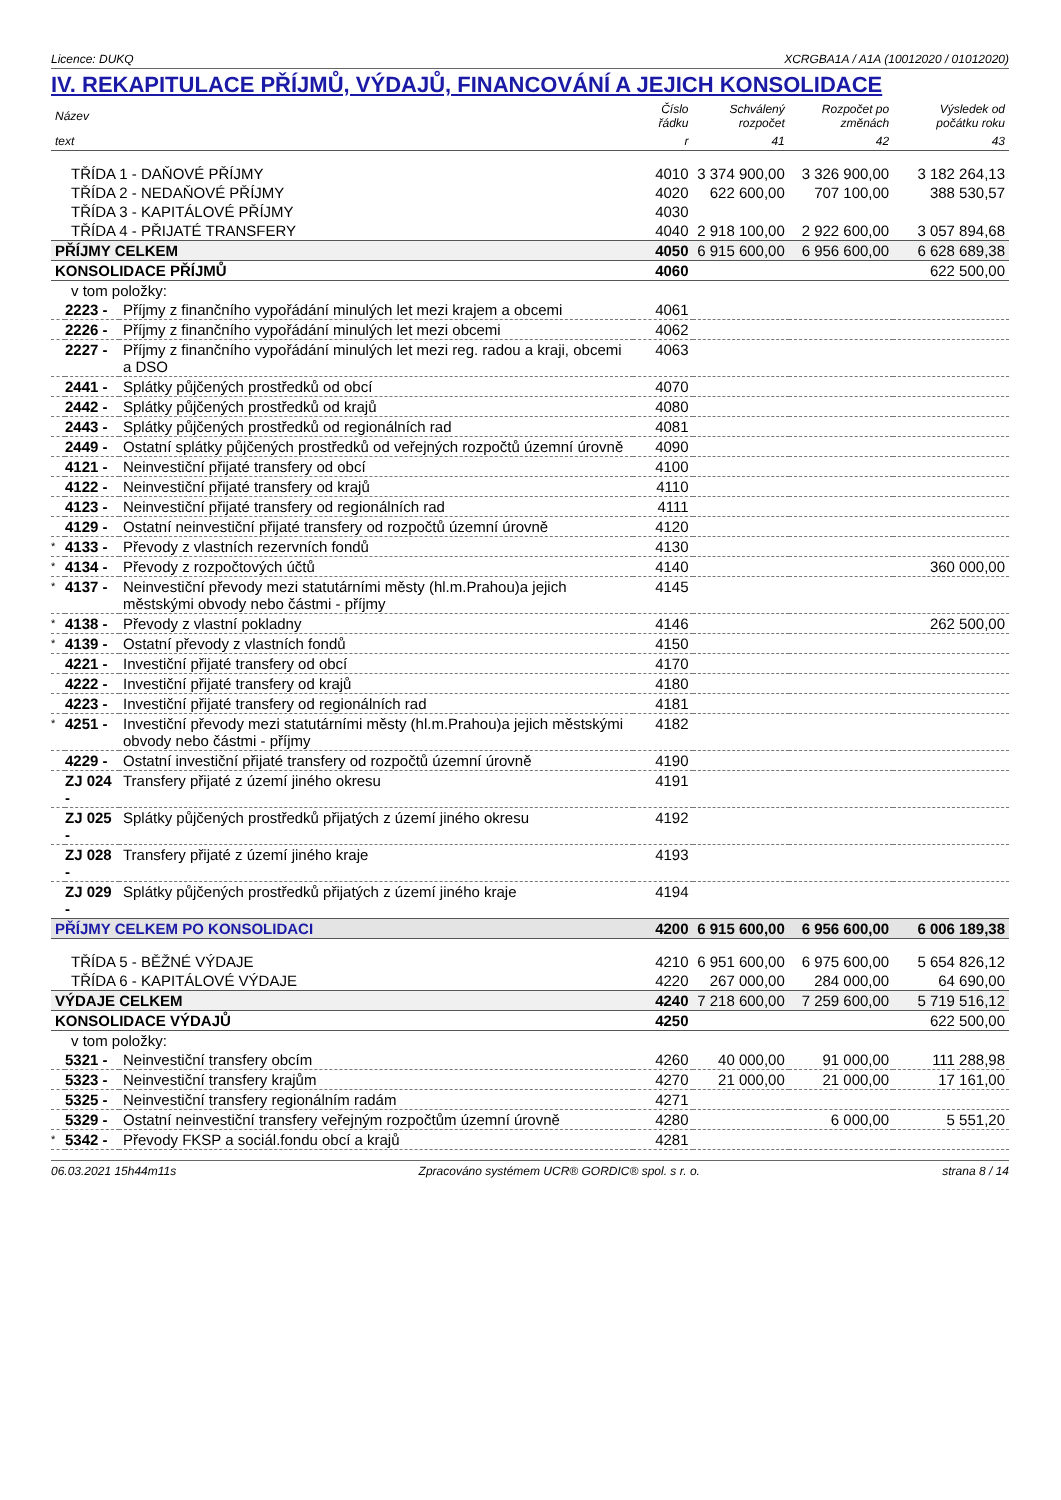Licence: DUKQ XCRGBA1A / A1A (10012020 / 01012020)
IV. REKAPITULACE PŘÍJMŮ, VÝDAJŮ, FINANCOVÁNÍ A JEJICH KONSOLIDACE
| Název | | | Číslo řádku | Schválený rozpočet | Rozpočet po změnách | Výsledek od počátku roku |
| --- | --- | --- | --- | --- | --- | --- |
| text | | | r | 41 | 42 | 43 |
| TŘÍDA 1 - DAŇOVÉ PŘÍJMY | | | 4010 | 3 374 900,00 | 3 326 900,00 | 3 182 264,13 |
| TŘÍDA 2 - NEDAŇOVÉ PŘÍJMY | | | 4020 | 622 600,00 | 707 100,00 | 388 530,57 |
| TŘÍDA 3 - KAPITÁLOVÉ PŘÍJMY | | | 4030 | | | |
| TŘÍDA 4 - PŘIJATÉ TRANSFERY | | | 4040 | 2 918 100,00 | 2 922 600,00 | 3 057 894,68 |
| PŘÍJMY CELKEM | | | 4050 | 6 915 600,00 | 6 956 600,00 | 6 628 689,38 |
| KONSOLIDACE PŘÍJMŮ | | | 4060 | | | 622 500,00 |
| v tom položky: | | | | | | |
| | 2223 - | Příjmy z finančního vypořádání minulých let mezi krajem a obcemi | 4061 | | | |
| | 2226 - | Příjmy z finančního vypořádání minulých let mezi obcemi | 4062 | | | |
| | 2227 - | Příjmy z finančního vypořádání minulých let mezi reg. radou a kraji, obcemi a DSO | 4063 | | | |
| | 2441 - | Splátky půjčených prostředků od obcí | 4070 | | | |
| | 2442 - | Splátky půjčených prostředků od krajů | 4080 | | | |
| | 2443 - | Splátky půjčených prostředků od regionálních rad | 4081 | | | |
| | 2449 - | Ostatní splátky půjčených prostředků od veřejných rozpočtů územní úrovně | 4090 | | | |
| | 4121 - | Neinvestiční přijaté transfery od obcí | 4100 | | | |
| | 4122 - | Neinvestiční přijaté transfery od krajů | 4110 | | | |
| | 4123 - | Neinvestiční přijaté transfery od regionálních rad | 4111 | | | |
| | 4129 - | Ostatní neinvestiční přijaté transfery od rozpočtů územní úrovně | 4120 | | | |
| * | 4133 - | Převody z vlastních rezervních fondů | 4130 | | | |
| * | 4134 - | Převody z rozpočtových účtů | 4140 | | | 360 000,00 |
| * | 4137 - | Neinvestiční převody mezi statutárními městy (hl.m.Prahou)a jejich městskými obvody nebo částmi - příjmy | 4145 | | | |
| * | 4138 - | Převody z vlastní pokladny | 4146 | | | 262 500,00 |
| * | 4139 - | Ostatní převody z vlastních fondů | 4150 | | | |
| | 4221 - | Investiční přijaté transfery od obcí | 4170 | | | |
| | 4222 - | Investiční přijaté transfery od krajů | 4180 | | | |
| | 4223 - | Investiční přijaté transfery od regionálních rad | 4181 | | | |
| * | 4251 - | Investiční převody mezi statutárními městy (hl.m.Prahou)a jejich městskými obvody nebo částmi - příjmy | 4182 | | | |
| | 4229 - | Ostatní investiční přijaté transfery od rozpočtů územní úrovně | 4190 | | | |
| | ZJ 024 - | Transfery přijaté z území jiného okresu | 4191 | | | |
| | ZJ 025 - | Splátky půjčených prostředků přijatých z území jiného okresu | 4192 | | | |
| | ZJ 028 - | Transfery přijaté z území jiného kraje | 4193 | | | |
| | ZJ 029 - | Splátky půjčených prostředků přijatých z území jiného kraje | 4194 | | | |
| PŘÍJMY CELKEM PO KONSOLIDACI | | | 4200 | 6 915 600,00 | 6 956 600,00 | 6 006 189,38 |
| TŘÍDA 5 - BĚŽNÉ VÝDAJE | | | 4210 | 6 951 600,00 | 6 975 600,00 | 5 654 826,12 |
| TŘÍDA 6 - KAPITÁLOVÉ VÝDAJE | | | 4220 | 267 000,00 | 284 000,00 | 64 690,00 |
| VÝDAJE CELKEM | | | 4240 | 7 218 600,00 | 7 259 600,00 | 5 719 516,12 |
| KONSOLIDACE VÝDAJŮ | | | 4250 | | | 622 500,00 |
| v tom položky: | | | | | | |
| | 5321 - | Neinvestiční transfery obcím | 4260 | 40 000,00 | 91 000,00 | 111 288,98 |
| | 5323 - | Neinvestiční transfery krajům | 4270 | 21 000,00 | 21 000,00 | 17 161,00 |
| | 5325 - | Neinvestiční transfery regionálním radám | 4271 | | | |
| | 5329 - | Ostatní neinvestiční transfery veřejným rozpočtům územní úrovně | 4280 | | 6 000,00 | 5 551,20 |
| * | 5342 - | Převody FKSP a sociál.fondu obcí a krajů | 4281 | | | |
06.03.2021 15h44m11s Zpracováno systémem UCR® GORDIC® spol. s r. o. strana 8 / 14